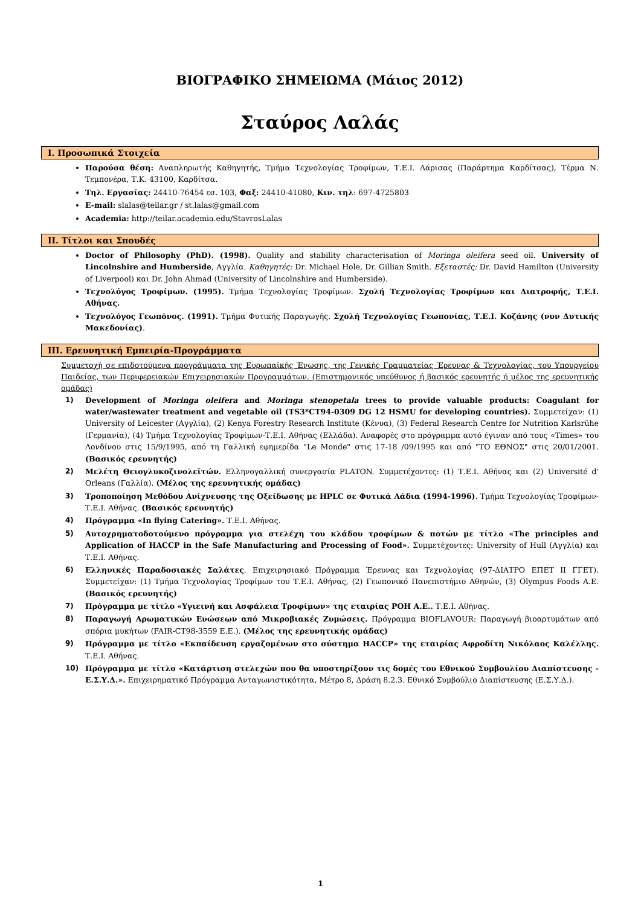ΒΙΟΓΡΑΦΙΚΟ ΣΗΜΕΙΩΜΑ (Μάιος 2012)
Σταύρος Λαλάς
I. Προσωπικά Στοιχεία
Παρούσα θέση: Αναπληρωτής Καθηγητής, Τμήμα Τεχνολογίας Τροφίμων, Τ.Ε.Ι. Λάρισας (Παράρτημα Καρδίτσας), Τέρμα Ν. Τεμπονέρα, Τ.Κ. 43100, Καρδίτσα.
Τηλ. Εργασίας: 24410-76454 εσ. 103, Φαξ: 24410-41080, Κιν. τηλ: 697-4725803
E-mail: slalas@teilar.gr / st.lalas@gmail.com
Academia: http://teilar.academia.edu/StavrosLalas
II. Τίτλοι και Σπουδές
Doctor of Philosophy (PhD). (1998). Quality and stability characterisation of Moringa oleifera seed oil. University of Lincolnshire and Humberside, Αγγλία. Καθηγητές: Dr. Michael Hole, Dr. Gillian Smith. Εξεταστές: Dr. David Hamilton (University of Liverpool) και Dr. John Ahmad (University of Lincolnshire and Humberside).
Τεχνολόγος Τροφίμων. (1995). Τμήμα Τεχνολογίας Τροφίμων. Σχολή Τεχνολογίας Τροφίμων και Διατροφής, Τ.Ε.Ι. Αθήνας.
Τεχνολόγος Γεωπόνος. (1991). Τμήμα Φυτικής Παραγωγής. Σχολή Τεχνολογίας Γεωπονίας, Τ.Ε.Ι. Κοζάνης (νυν Δυτικής Μακεδονίας).
III. Ερευνητική Εμπειρία-Προγράμματα
Συμμετοχή σε επιδοτούμενα προγράμματα της Ευρωπαϊκής Ένωσης, της Γενικής Γραμματείας Έρευνας & Τεχνολογίας, του Υπουργείου Παιδείας, των Περιφερειακών Επιχειρησιακών Προγραμμάτων. (Επιστημονικός υπεύθυνος ή βασικός ερευνητής ή μέλος της ερευνητικής ομάδας)
1) Development of Moringa oleifera and Moringa stenopetala trees to provide valuable products: Coagulant for water/wastewater treatment and vegetable oil (TS3*CT94-0309 DG 12 HSMU for developing countries). Συμμετείχαν: (1) University of Leicester (Αγγλία), (2) Kenya Forestry Research Institute (Κένυα), (3) Federal Research Centre for Nutrition Karlsrühe (Γερμανία), (4) Τμήμα Τεχνολογίας Τροφίμων-Τ.Ε.Ι. Αθήνας (Ελλάδα). Αναφορές στο πρόγραμμα αυτό έγιναν από τους «Times» του Λονδίνου στις 15/9/1995, από τη Γαλλική εφημερίδα "Le Monde" στις 17-18 /09/1995 και από "ΤΟ ΕΘΝΟΣ" στις 20/01/2001. (Βασικός ερευνητής)
2) Μελέτη Θειογλυκοζινολεϊτών. Ελληνογαλλική συνεργασία PLATON. Συμμετέχοντες: (1) Τ.Ε.Ι. Αθήνας και (2) Université d' Orleans (Γαλλία). (Μέλος της ερευνητικής ομάδας)
3) Τροποποίηση Μεθόδου Ανίχνευσης της Οξείδωσης με HPLC σε Φυτικά Λάδια (1994-1996). Τμήμα Τεχνολογίας Τροφίμων-Τ.Ε.Ι. Αθήνας. (Βασικός ερευνητής)
4) Πρόγραμμα «In flying Catering». Τ.Ε.Ι. Αθήνας.
5) Αυτοχρηματοδοτούμενο πρόγραμμα για στελέχη του κλάδου τροφίμων & ποτών με τίτλο «The principles and Application of HACCP in the Safe Manufacturing and Processing of Food». Συμμετέχοντες: University of Hull (Αγγλία) και Τ.Ε.Ι. Αθήνας.
6) Ελληνικές Παραδοσιακές Σαλάτες. Επιχειρησιακό Πρόγραμμα Έρευνας και Τεχνολογίας (97-ΔΙΑΤΡΟ ΕΠΕΤ ΙΙ ΓΓΕΤ). Συμμετείχαν: (1) Τμήμα Τεχνολογίας Τροφίμων του Τ.Ε.Ι. Αθήνας, (2) Γεωπονικό Πανεπιστήμιο Αθηνών, (3) Olympus Foods A.E. (Βασικός ερευνητής)
7) Πρόγραμμα με τίτλο «Υγιεινή και Ασφάλεια Τροφίμων» της εταιρίας ΡΟΗ Α.Ε.. Τ.Ε.Ι. Αθήνας.
8) Παραγωγή Αρωματικών Ενώσεων από Μικροβιακές Ζυμώσεις. Πρόγραμμα BIOFLAVOUR: Παραγωγή βιοαρτυμάτων από σπόρια μυκήτων (FAIR-CT98-3559 E.E.). (Μέλος της ερευνητικής ομάδας)
9) Πρόγραμμα με τίτλο «Εκπαίδευση εργαζομένων στο σύστημα HACCP» της εταιρίας Αφροδίτη Νικόλαος Καλέλλης. Τ.Ε.Ι. Αθήνας.
10) Πρόγραμμα με τίτλο «Κατάρτιση στελεχών που θα υποστηρίξουν τις δομές του Εθνικού Συμβουλίου Διαπίστευσης - Ε.Σ.Υ.Δ.». Επιχειρηματικό Πρόγραμμα Ανταγωνιστικότητα, Μέτρο 8, Δράση 8.2.3. Εθνικό Συμβούλιο Διαπίστευσης (Ε.Σ.Υ.Δ.).
1